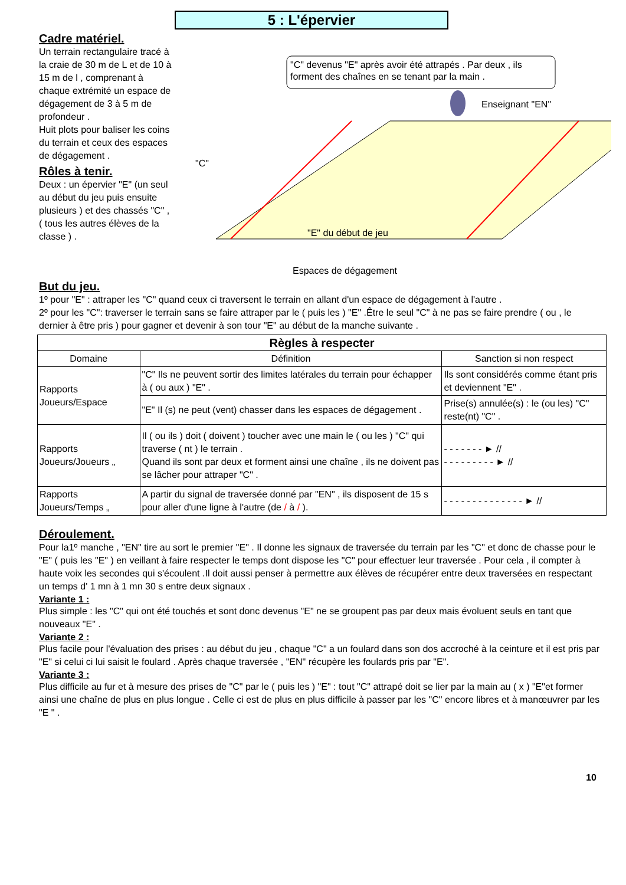5 : L'épervier
Cadre matériel.
Un terrain rectangulaire tracé à la craie de 30 m de L et de 10 à 15 m de l , comprenant à chaque extrémité un espace de dégagement de 3 à 5 m de profondeur .
Huit plots pour baliser les coins du terrain et ceux des espaces de dégagement .
Rôles à tenir.
Deux : un épervier "E" (un seul au début du jeu puis ensuite plusieurs ) et des chassés "C" , ( tous les autres élèves de la classe ) .
"C" devenus "E" après avoir été attrapés . Par deux , ils forment des chaînes en se tenant par la main .
Enseignant "EN"
"C"
"E" du début de jeu
Espaces de dégagement
But du jeu.
1º pour "E" : attraper les "C" quand ceux ci traversent le terrain en allant d'un espace de dégagement à l'autre .
2º pour les "C": traverser le terrain sans se faire attraper par le ( puis les ) "E" .Être le seul "C" à ne pas se faire prendre ( ou , le dernier à être pris ) pour gagner et devenir à son tour "E" au début de la manche suivante .
| Règles à respecter | | |
| --- | --- | --- |
| Domaine | Définition | Sanction si non respect |
| Rapports Joueurs/Espace | "C" Ils ne peuvent sortir des limites latérales du terrain pour échapper à ( ou aux ) "E" . | Ils sont considérés comme étant pris et deviennent "E" . |
| | "E" Il (s) ne peut (vent) chasser dans les espaces de dégagement . | Prise(s) annulée(s) : le (ou les) "C" reste(nt) "C" . |
| Rapports Joueurs/Joueurs „ | Il ( ou ils ) doit ( doivent ) toucher avec une main le ( ou les ) "C" qui traverse ( nt ) le terrain . Quand ils sont par deux et forment ainsi une chaîne , ils ne doivent pas se lâcher pour attraper "C" . | - - - - - - - ► // - - - - - - - - - ► // |
| Rapports Joueurs/Temps „ | A partir du signal de traversée donné par "EN" , ils disposent de 15 s pour aller d'une ligne à l'autre (de / à / ). | - - - - - - - - - - - - - - ► // |
Déroulement.
Pour la1º manche , "EN" tire au sort le premier "E" . Il donne les signaux de traversée du terrain par les "C" et donc de chasse pour le "E" ( puis les "E" ) en veillant à faire respecter le temps dont dispose les "C" pour effectuer leur traversée . Pour cela , il compter à haute voix les secondes qui s'écoulent .Il doit aussi penser à permettre aux élèves de récupérer entre deux traversées en respectant un temps d' 1 mn à 1 mn 30 s entre deux signaux .
Variante 1 :
Plus simple : les "C" qui ont été touchés et sont donc devenus "E" ne se groupent pas par deux mais évoluent seuls en tant que nouveaux "E" .
Variante 2 :
Plus facile pour l'évaluation des prises : au début du jeu , chaque "C" a un foulard dans son dos accroché à la ceinture et il est pris par "E" si celui ci lui saisit le foulard . Après chaque traversée , "EN" récupère les foulards pris par "E".
Variante 3 :
Plus difficile au fur et à mesure des prises de "C" par le ( puis les ) "E" : tout "C" attrapé doit se lier par la main au ( x ) "E"et former ainsi une chaîne de plus en plus longue . Celle ci est de plus en plus difficile à passer par les "C" encore libres et à manœuvrer par les "E " .
10